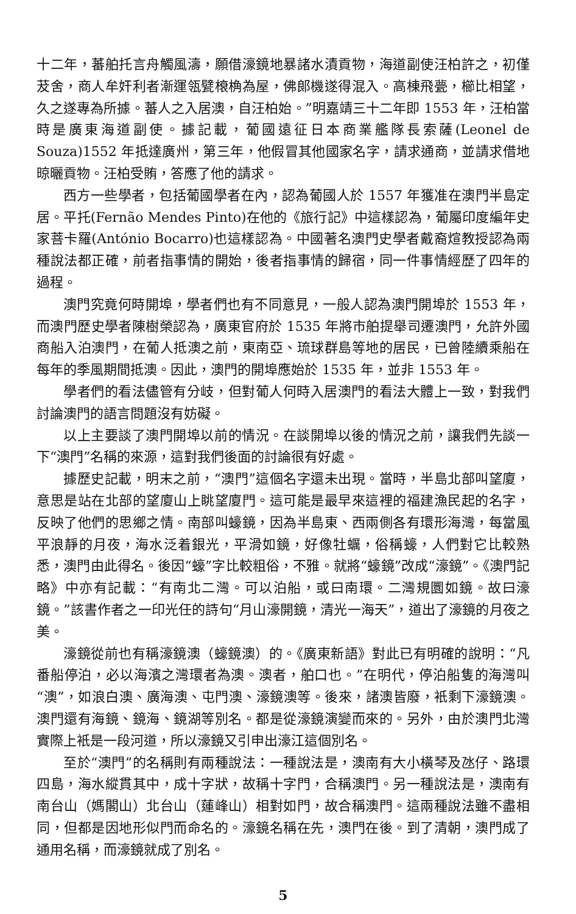十二年，蕃舶托言舟觸風濤，願借濠鏡地暴諸水漬貢物，海道副使汪柏許之，初僅茇舍，商人牟奸利者漸運瓴甓榱桷為屋，佛郎機遂得混入。高棟飛甍，櫛比相望，久之遂專為所據。蕃人之入居澳，自汪柏始。”明嘉靖三十二年即 1553 年，汪柏當時是廣東海道副使。據記載，葡國遠征日本商業艦隊長索薩(Leonel de Souza)1552 年抵達廣州，第三年，他假冒其他國家名字，請求通商，並請求借地晾曬貢物。汪柏受賄，答應了他的請求。
西方一些學者，包括葡國學者在內，認為葡國人於 1557 年獲准在澳門半島定居。平托(Fernão Mendes Pinto)在他的《旅行記》中這樣認為，葡屬印度編年史家菩卡羅(António Bocarro)也這樣認為。中國著名澳門史學者戴裔煊教授認為兩種說法都正確，前者指事情的開始，後者指事情的歸宿，同一件事情經歷了四年的過程。
澳門究竟何時開埠，學者們也有不同意見，一般人認為澳門開埠於 1553 年，而澳門歷史學者陳樹榮認為，廣東官府於 1535 年將市舶提舉司遷澳門，允許外國商船入泊澳門，在葡人抵澳之前，東南亞、琉球群島等地的居民，已曾陸續乘船在每年的季風期間抵澳。因此，澳門的開埠應始於 1535 年，並非 1553 年。
學者們的看法儘管有分岐，但對葡人何時入居澳門的看法大體上一致，對我們討論澳門的語言問題沒有妨礙。
以上主要談了澳門開埠以前的情況。在談開埠以後的情況之前，讓我們先談一下“澳門”名稱的來源，這對我們後面的討論很有好處。
據歷史記載，明末之前，“澳門”這個名字還未出現。當時，半島北部叫望廈，意思是站在北部的望廈山上眺望廈門。這可能是最早來這裡的福建漁民起的名字，反映了他們的思鄉之情。南部叫蠔鏡，因為半島東、西兩側各有環形海灣，每當風平浪靜的月夜，海水泛着銀光，平滑如鏡，好像牡蠣，俗稱蠔，人們對它比較熟悉，澳門由此得名。後因“蠔”字比較粗俗，不雅。就將“蠔鏡”改成“濠鏡”。《澳門記略》中亦有記載：“有南北二灣。可以泊船，或曰南環。二灣規圜如鏡。故曰濠鏡。”該書作者之一印光任的詩句“月山濠開鏡，清光一海天”，道出了濠鏡的月夜之美。
濠鏡從前也有稱濠鏡澳（蠔鏡澳）的。《廣東新語》對此已有明確的說明：“凡番船停泊，必以海濱之灣環者為澳。澳者，舶口也。”在明代，停泊船隻的海灣叫“澳”，如浪白澳、廣海澳、屯門澳、濠鏡澳等。後來，諸澳皆廢，衹剩下濠鏡澳。澳門還有海鏡、鏡海、鏡湖等別名。都是從濠鏡演變而來的。另外，由於澳門北灣實際上衹是一段河道，所以濠鏡又引申出濠江這個別名。
至於“澳門”的名稱則有兩種說法：一種說法是，澳南有大小橫琴及氹仔、路環四島，海水縱貫其中，成十字狀，故稱十字門，合稱澳門。另一種說法是，澳南有南台山（媽閣山）北台山（蓮峰山）相對如門，故合稱澳門。這兩種說法雖不盡相同，但都是因地形似門而命名的。濠鏡名稱在先，澳門在後。到了清朝，澳門成了通用名稱，而濠鏡就成了別名。
5